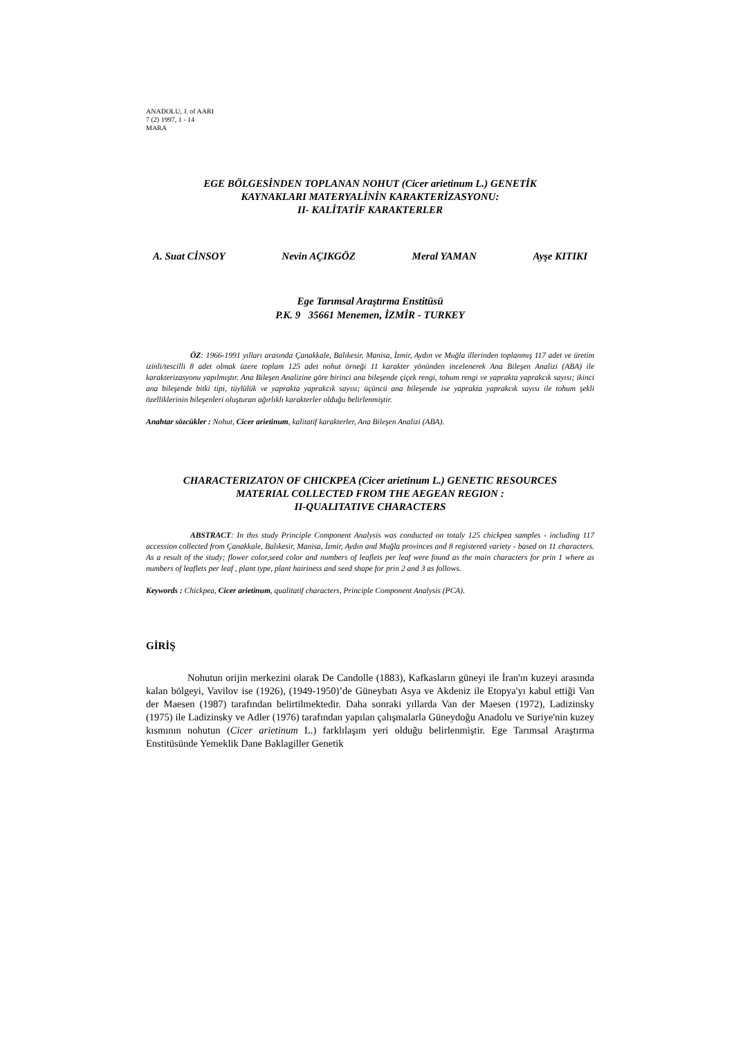ANADOLU, J. of AARI
7 (2) 1997, 1 - 14
MARA
EGE BÖLGESİNDEN TOPLANAN NOHUT (Cicer arietinum L.) GENETİK
KAYNAKLARI MATERYALİNİN KARAKTERİZASYONU:
II- KALİTATİF KARAKTERLER
A. Suat CİNSOY Nevin AÇIKGÖZ Meral YAMAN Ayşe KITIKI
Ege Tarımsal Araştırma Enstitüsü
P.K. 9 35661 Menemen, İZMİR - TURKEY
ÖZ: 1966-1991 yılları arasında Çanakkale, Balıkesir, Manisa, İzmir, Aydın ve Muğla illerinden toplanmış 117 adet ve üretim izinli/tescilli 8 adet olmak üzere toplam 125 adet nohut örneği 11 karakter yönünden incelenerek Ana Bileşen Analizi (ABA) ile karakterizasyonu yapılmıştır. Ana Bileşen Analizine göre birinci ana bileşende çiçek rengi, tohum rengi ve yaprakta yaprakcık sayısı; ikinci ana bileşende bitki tipi, tüylülük ve yaprakta yaprakcık sayısı; üçüncü ana bileşende ise yaprakta yaprakcık sayısı ile tohum şekli özelliklerinin bileşenleri oluşturan ağırlıklı karakterler olduğu belirlenmiştir.
Anahtar sözcükler : Nohut, Cicer arietinum, kalitatif karakterler, Ana Bileşen Analizi (ABA).
CHARACTERIZATON OF CHICKPEA (Cicer arietinum L.) GENETIC RESOURCES
MATERIAL COLLECTED FROM THE AEGEAN REGION :
II-QUALITATIVE CHARACTERS
ABSTRACT: In thıs study Principle Component Analysis was conducted on totaly 125 chickpea samples - including 117 accession collected from Çanakkale, Balıkesir, Manisa, İzmir, Aydın and Muğla provinces and 8 registered variety - based on 11 characters. As a result of the study; flower color,seed color and numbers of leaflets per leaf were found as the main characters for prin 1 where as numbers of leaflets per leaf , plant type, plant hairiness and seed shape for prin 2 and 3 as follows.
Keywords : Chickpea, Cicer arietinum, qualitatif characters, Principle Component Analysis (PCA).
GİRİŞ
Nohutun orijin merkezini olarak De Candolle (1883), Kafkasların güneyi ile İran'ın kuzeyi arasında kalan bölgeyi, Vavilov ise (1926), (1949-1950)’de Güneybatı Asya ve Akdeniz ile Etopya'yı kabul ettiği Van der Maesen (1987) tarafından belirtilmektedir. Daha sonraki yıllarda Van der Maesen (1972), Ladizinsky (1975) ile Ladizinsky ve Adler (1976) tarafından yapılan çalışmalarla Güneydoğu Anadolu ve Suriye'nin kuzey kısmının nohutun (Cicer arietinum L.) farklılaşım yeri olduğu belirlenmiştir. Ege Tarımsal Araştırma Enstitüsünde Yemeklik Dane Baklagiller Genetik